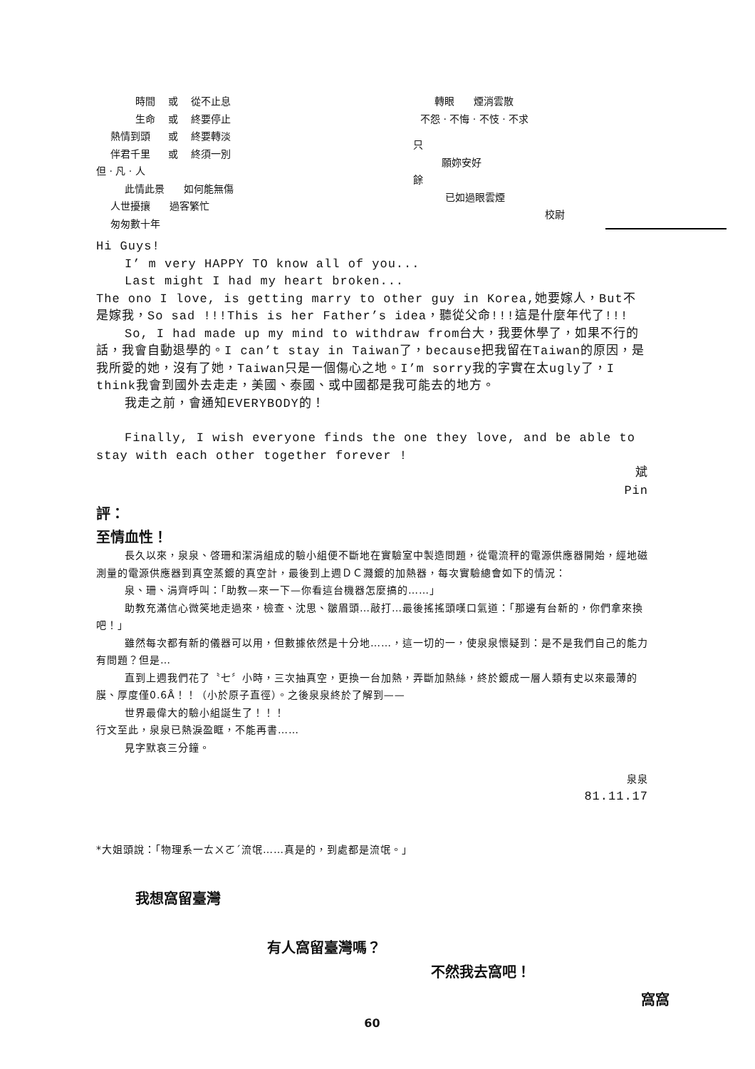| 時間 | 或 | 從不止息 |
| 生命 | 或 | 終要停止 |
| 熱情到頭 | 或 | 終要轉淡 |
| 伴君千里 | 或 | 終須一別 |
但 · 凡 · 人
此情此景 如何能無傷
人世擾攘 過客繁忙
匆匆數十年
轉眼 煙消雲散
不怨 · 不悔 · 不忮 · 不求
只
願妳安好
餘
已如過眼雲煙
校尉
Hi Guys!
I’ m very HAPPY TO know all of you...
Last might I had my heart broken...
The ono I love, is getting marry to other guy in Korea,她要嫁人，But不是嫁我，So sad !!!This is her Father’s idea，聽從父命!!!這是什麼年代了!!!
So, I had made up my mind to withdraw from台大，我要休學了，如果不行的話，我會自動退學的。I can’t stay in Taiwan了，because把我留在Taiwan的原因，是我所愛的她，沒有了她，Taiwan只是一個傷心之地。I’m sorry我的字實在太ugly了，I think我會到國外去走走，美國、泰國、或中國都是我可能去的地方。
我走之前，會通知EVERYBODY的！
Finally, I wish everyone finds the one they love, and be able to stay with each other together forever !
斌
Pin
評：
至情血性！
長久以來，泉泉、啓珊和潔涓組成的驗小組便不斷地在實驗室中製造問題，從電流秤的電源供應器開始，經地磁測量的電源供應器到真空蒸鍍的真空計，最後到上週ＤＣ濺鍍的加熱器，每次實驗總會如下的情況：
泉、珊、涓齊呼叫：「助教—來一下—你看這台機器怎麼搞的……」
助教充滿信心微笑地走過來，檢查、沈思、皺眉頭…敲打…最後搖搖頭嘆口氣道：「那邊有台新的，你們拿來換吧！」
雖然每次都有新的儀器可以用，但數據依然是十分地……，這一切的一，使泉泉懷疑到：是不是我們自己的能力有問題？但是…
直到上週我們花了〝七〞小時，三次抽真空，更換一台加熱，弄斷加熱絲，終於鍍成一層人類有史以來最薄的膜、厚度僅0.6Å！！（小於原子直徑）。之後泉泉終於了解到——
世界最偉大的驗小組誕生了！！！
行文至此，泉泉已熱淚盈眶，不能再書……
見字默哀三分鐘。
泉泉
81.11.17
*大姐頭說：「物理系一ㄊㄨㄛˊ流氓……真是的，到處都是流氓。」
我想窩留臺灣
有人窩留臺灣嗎？
不然我去窩吧！
窩窩
60